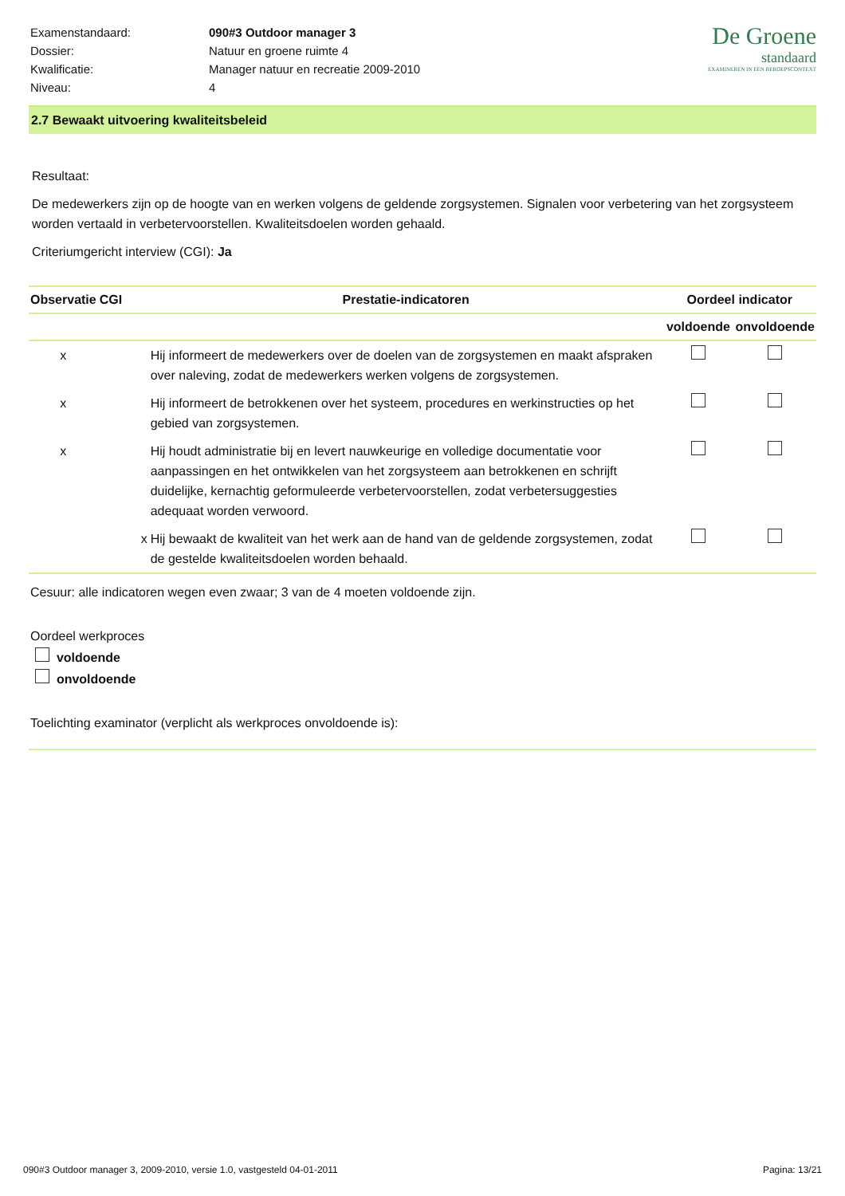| Examenstandaard: | 090#3 Outdoor manager 3 |
| Dossier: | Natuur en groene ruimte 4 |
| Kwalificatie: | Manager natuur en recreatie 2009-2010 |
| Niveau: | 4 |
De Groene
standaard
EXAMINEREN IN EEN BEROEPSCONTEXT
2.7 Bewaakt uitvoering kwaliteitsbeleid
Resultaat:
De medewerkers zijn op de hoogte van en werken volgens de geldende zorgsystemen. Signalen voor verbetering van het zorgsysteem worden vertaald in verbetervoorstellen. Kwaliteitsdoelen worden gehaald.
Criteriumgericht interview (CGI): Ja
| Observatie | CGI | Prestatie-indicatoren | Oordeel indicator | |
| --- | --- | --- | --- | --- |
| | | | voldoende | onvoldoende |
| x | | Hij informeert de medewerkers over de doelen van de zorgsystemen en maakt afspraken over naleving, zodat de medewerkers werken volgens de zorgsystemen. | | |
| x | | Hij informeert de betrokkenen over het systeem, procedures en werkinstructies op het gebied van zorgsystemen. | | |
| x | | Hij houdt administratie bij en levert nauwkeurige en volledige documentatie voor aanpassingen en het ontwikkelen van het zorgsysteem aan betrokkenen en schrijft duidelijke, kernachtig geformuleerde verbetervoorstellen, zodat verbetersuggesties adequaat worden verwoord. | | |
| | x | Hij bewaakt de kwaliteit van het werk aan de hand van de geldende zorgsystemen, zodat de gestelde kwaliteitsdoelen worden behaald. | | |
Cesuur: alle indicatoren wegen even zwaar; 3 van de 4 moeten voldoende zijn.
Oordeel werkproces
voldoende
onvoldoende
Toelichting examinator (verplicht als werkproces onvoldoende is):
090#3 Outdoor manager 3, 2009-2010, versie 1.0, vastgesteld 04-01-2011 Pagina: 13/21